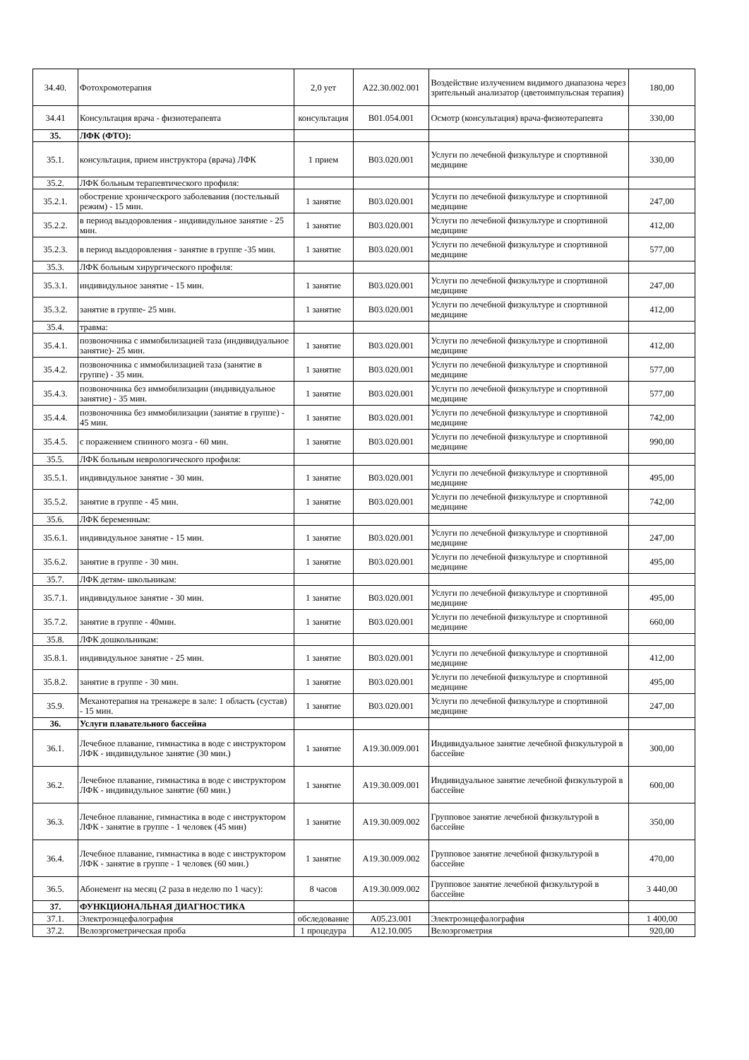| 34.40. | Фотохромотерапия | 2,0 ует | A22.30.002.001 | Воздействие излучением видимого диапазона через зрительный анализатор (цветоимпульсная терапия) | 180,00 |
| 34.41 | Консультация врача - физиотерапевта | консультация | B01.054.001 | Осмотр (консультация) врача-физиотерапевта | 330,00 |
| 35. | ЛФК (ФТО): | | | | |
| 35.1. | консультация, прием инструктора (врача) ЛФК | 1 прием | B03.020.001 | Услуги по лечебной физкультуре и спортивной медицине | 330,00 |
| 35.2. | ЛФК больным терапевтического профиля: | | | | |
| 35.2.1. | обострение хроническрого заболевания (постельный режим) - 15 мин. | 1 занятие | B03.020.001 | Услуги по лечебной физкультуре и спортивной медицине | 247,00 |
| 35.2.2. | в период выздоровления - индивидульное занятие - 25 мин. | 1 занятие | B03.020.001 | Услуги по лечебной физкультуре и спортивной медицине | 412,00 |
| 35.2.3. | в период выздоровления - занятие в группе -35 мин. | 1 занятие | B03.020.001 | Услуги по лечебной физкультуре и спортивной медицине | 577,00 |
| 35.3. | ЛФК больным хирургического профиля: | | | | |
| 35.3.1. | индивидульное занятие - 15 мин. | 1 занятие | B03.020.001 | Услуги по лечебной физкультуре и спортивной медицине | 247,00 |
| 35.3.2. | занятие в группе- 25 мин. | 1 занятие | B03.020.001 | Услуги по лечебной физкультуре и спортивной медицине | 412,00 |
| 35.4. | травма: | | | | |
| 35.4.1. | позвоночника с иммобилизацией таза (индивидуальное занятие)- 25 мин. | 1 занятие | B03.020.001 | Услуги по лечебной физкультуре и спортивной медицине | 412,00 |
| 35.4.2. | позвоночника с иммобилизацией таза (занятие в группе) - 35 мин. | 1 занятие | B03.020.001 | Услуги по лечебной физкультуре и спортивной медицине | 577,00 |
| 35.4.3. | позвоночника без иммобилизации (индивидуальное занятие) - 35 мин. | 1 занятие | B03.020.001 | Услуги по лечебной физкультуре и спортивной медицине | 577,00 |
| 35.4.4. | позвоночника без иммобилизации (занятие в группе) - 45 мин. | 1 занятие | B03.020.001 | Услуги по лечебной физкультуре и спортивной медицине | 742,00 |
| 35.4.5. | с поражением спинного мозга - 60 мин. | 1 занятие | B03.020.001 | Услуги по лечебной физкультуре и спортивной медицине | 990,00 |
| 35.5. | ЛФК больным неврологического профиля: | | | | |
| 35.5.1. | индивидульное занятие - 30 мин. | 1 занятие | B03.020.001 | Услуги по лечебной физкультуре и спортивной медицине | 495,00 |
| 35.5.2. | занятие в группе - 45 мин. | 1 занятие | B03.020.001 | Услуги по лечебной физкультуре и спортивной медицине | 742,00 |
| 35.6. | ЛФК беременным: | | | | |
| 35.6.1. | индивидульное занятие - 15 мин. | 1 занятие | B03.020.001 | Услуги по лечебной физкультуре и спортивной медицине | 247,00 |
| 35.6.2. | занятие в группе - 30 мин. | 1 занятие | B03.020.001 | Услуги по лечебной физкультуре и спортивной медицине | 495,00 |
| 35.7. | ЛФК детям- школьникам: | | | | |
| 35.7.1. | индивидульное занятие - 30 мин. | 1 занятие | B03.020.001 | Услуги по лечебной физкультуре и спортивной медицине | 495,00 |
| 35.7.2. | занятие в группе - 40мин. | 1 занятие | B03.020.001 | Услуги по лечебной физкультуре и спортивной медицине | 660,00 |
| 35.8. | ЛФК дошкольникам: | | | | |
| 35.8.1. | индивидульное занятие - 25 мин. | 1 занятие | B03.020.001 | Услуги по лечебной физкультуре и спортивной медицине | 412,00 |
| 35.8.2. | занятие в группе - 30 мин. | 1 занятие | B03.020.001 | Услуги по лечебной физкультуре и спортивной медицине | 495,00 |
| 35.9. | Механотерапия на тренажере в зале: 1 область (сустав) - 15 мин. | 1 занятие | B03.020.001 | Услуги по лечебной физкультуре и спортивной медицине | 247,00 |
| 36. | Услуги плавательного бассейна | | | | |
| 36.1. | Лечебное плавание, гимнастика в воде с инструктором ЛФК - индивидульное занятие (30 мин.) | 1 занятие | A19.30.009.001 | Индивидуальное занятие лечебной физкультурой в бассейне | 300,00 |
| 36.2. | Лечебное плавание, гимнастика в воде с инструктором ЛФК - индивидульное занятие (60 мин.) | 1 занятие | A19.30.009.001 | Индивидуальное занятие лечебной физкультурой в бассейне | 600,00 |
| 36.3. | Лечебное плавание, гимнастика в воде с инструктором ЛФК - занятие в группе - 1 человек (45 мин) | 1 занятие | A19.30.009.002 | Групповое занятие лечебной физкультурой в бассейне | 350,00 |
| 36.4. | Лечебное плавание, гимнастика в воде с инструктором ЛФК - занятие в группе - 1 человек (60 мин.) | 1 занятие | A19.30.009.002 | Групповое занятие лечебной физкультурой в бассейне | 470,00 |
| 36.5. | Абонемент на месяц (2 раза в неделю по 1 часу): | 8 часов | A19.30.009.002 | Групповое занятие лечебной физкультурой в бассейне | 3 440,00 |
| 37. | ФУНКЦИОНАЛЬНАЯ ДИАГНОСТИКА | | | | |
| 37.1. | Электроэнцефалография | обследование | A05.23.001 | Электроэнцефалография | 1 400,00 |
| 37.2. | Велоэргометрическая проба | 1 процедура | A12.10.005 | Велоэргометрия | 920,00 |